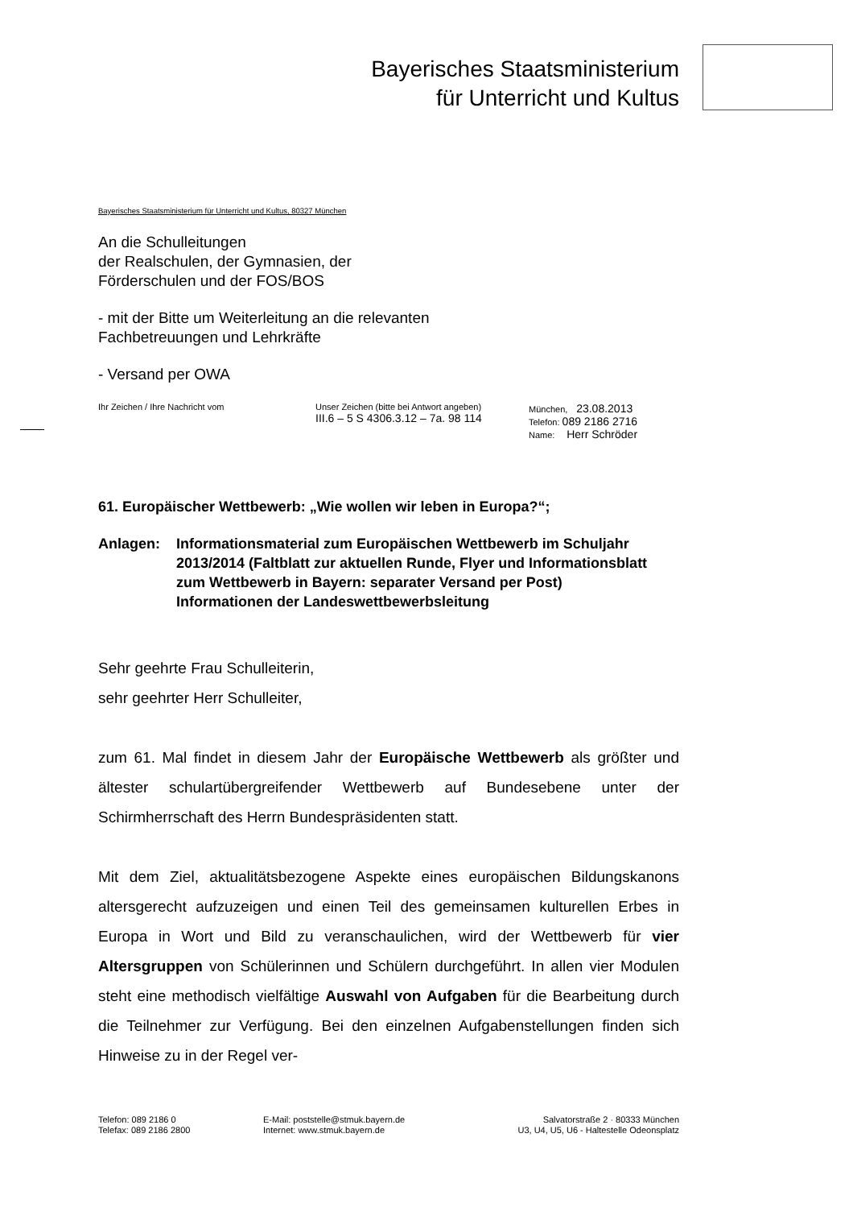Bayerisches Staatsministerium
für Unterricht und Kultus
Bayerisches Staatsministerium für Unterricht und Kultus, 80327 München
An die Schulleitungen
der Realschulen, der Gymnasien, der
Förderschulen und der FOS/BOS
- mit der Bitte um Weiterleitung an die relevanten
Fachbetreuungen und Lehrkräfte
- Versand per OWA
Ihr Zeichen / Ihre Nachricht vom Unser Zeichen (bitte bei Antwort angeben)
III.6 – 5 S 4306.3.12 – 7a. 98 114
München, 23.08.2013
Telefon: 089 2186 2716
Name: Herr Schröder
61. Europäischer Wettbewerb: „Wie wollen wir leben in Europa?“;
Anlagen: Informationsmaterial zum Europäischen Wettbewerb im Schuljahr 2013/2014 (Faltblatt zur aktuellen Runde, Flyer und Informationsblatt zum Wettbewerb in Bayern: separater Versand per Post)
Informationen der Landeswettbewerbsleitung
Sehr geehrte Frau Schulleiterin,
sehr geehrter Herr Schulleiter,
zum 61. Mal findet in diesem Jahr der Europäische Wettbewerb als größter und ältester schulartübergreifender Wettbewerb auf Bundesebene unter der Schirmherrschaft des Herrn Bundespräsidenten statt.
Mit dem Ziel, aktualitätsbezogene Aspekte eines europäischen Bildungskanons altersgerecht aufzuzeigen und einen Teil des gemeinsamen kulturellen Erbes in Europa in Wort und Bild zu veranschaulichen, wird der Wettbewerb für vier Altersgruppen von Schülerinnen und Schülern durchgeführt. In allen vier Modulen steht eine methodisch vielfältige Auswahl von Aufgaben für die Bearbeitung durch die Teilnehmer zur Verfügung. Bei den einzelnen Aufgabenstellungen finden sich Hinweise zu in der Regel ver-
Telefon: 089 2186 0
Telefax: 089 2186 2800
E-Mail: poststelle@stmuk.bayern.de
Internet: www.stmuk.bayern.de
Salvatorstraße 2 · 80333 München
U3, U4, U5, U6 - Haltestelle Odeonsplatz